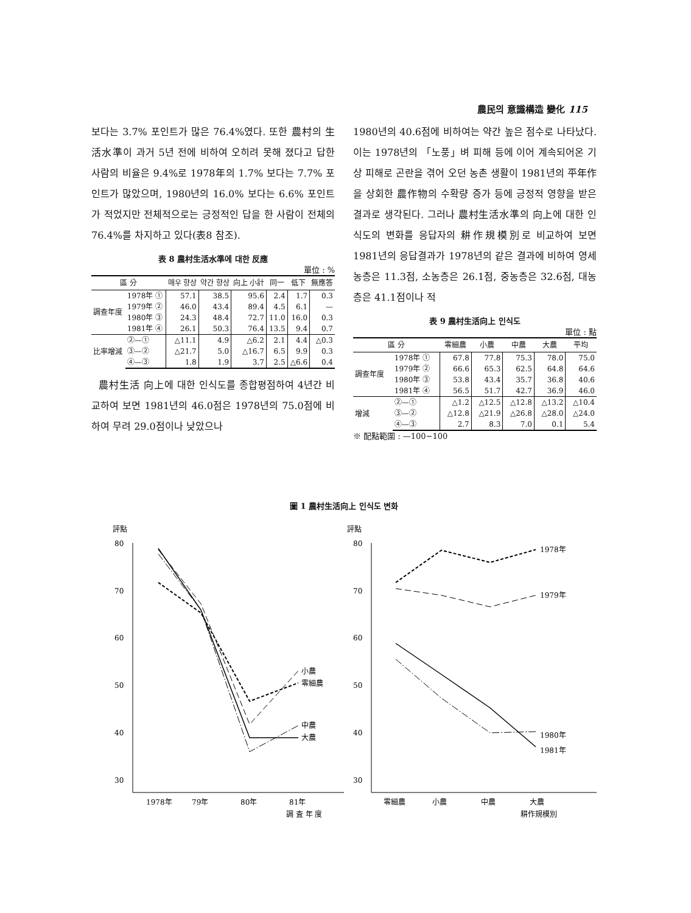農民의 意識構造 變化 115
보다는 3.7% 포인트가 많은 76.4%였다. 또한 農村의 生活水準이 과거 5년 전에 비하여 오히려 못해 졌다고 답한 사람의 비율은 9.4%로 1978年의 1.7% 보다는 7.7% 포인트가 많았으며, 1980년의 16.0% 보다는 6.6% 포인트가 적었지만 전체적으로는 긍정적인 답을 한 사람이 전체의 76.4%를 차지하고 있다(表8 참조).
表 8 農村生活水準에 대한 反應
單位 : %
| 區 分 | | 매우 향상 | 약간 향상 | 向上 小計 | 同一 | 低下 | 無應答 |
| --- | --- | --- | --- | --- | --- | --- | --- |
| 調查年度 | 1978年 ① | 57.1 | 38.5 | 95.6 | 2.4 | 1.7 | 0.3 |
| | 1979年 ② | 46.0 | 43.4 | 89.4 | 4.5 | 6.1 | — |
| | 1980年 ③ | 24.3 | 48.4 | 72.7 | 11.0 | 16.0 | 0.3 |
| | 1981年 ④ | 26.1 | 50.3 | 76.4 | 13.5 | 9.4 | 0.7 |
| 比率增減 | ②—① | △11.1 | 4.9 | △6.2 | 2.1 | 4.4 | △0.3 |
| | ③—② | △21.7 | 5.0 | △16.7 | 6.5 | 9.9 | 0.3 |
| | ④—③ | 1.8 | 1.9 | 3.7 | 2.5 | △6.6 | 0.4 |
農村生活 向上에 대한 인식도를 종합평점하여 4년간 비교하여 보면 1981년의 46.0점은 1978년의 75.0점에 비하여 무려 29.0점이나 낮았으나
1980년의 40.6점에 비하여는 약간 높은 점수로 나타났다. 이는 1978년의 「노풍」벼 피해 등에 이어 계속되어온 기상 피해로 곤란을 겪어 오던 농촌 생활이 1981년의 平年作을 상회한 農作物의 수확량 증가 등에 긍정적 영향을 받은 결과로 생각된다. 그러나 農村生活水準의 向上에 대한 인식도의 변화를 응답자의 耕作規模別로 비교하여 보면 1981년의 응답결과가 1978년의 같은 결과에 비하여 영세농층은 11.3점, 소농층은 26.1점, 중농층은 32.6점, 대농층은 41.1점이나 적
表 9 農村生活向上 인식도
單位 : 點
| 區 分 | | 零細農 | 小農 | 中農 | 大農 | 平均 |
| --- | --- | --- | --- | --- | --- | --- |
| 調查年度 | 1978年 ① | 67.8 | 77.8 | 75.3 | 78.0 | 75.0 |
| | 1979年 ② | 66.6 | 65.3 | 62.5 | 64.8 | 64.6 |
| | 1980年 ③ | 53.8 | 43.4 | 35.7 | 36.8 | 40.6 |
| | 1981年 ④ | 56.5 | 51.7 | 42.7 | 36.9 | 46.0 |
| 增減 | ②—① | △1.2 | △12.5 | △12.8 | △13.2 | △10.4 |
| | ③—② | △12.8 | △21.9 | △26.8 | △28.0 | △24.0 |
| | ④—③ | 2.7 | 8.3 | 7.0 | 0.1 | 5.4 |
※ 配點範圍 : —100~100
圖 1 農村生活向上 인식도 변화
評點
80
70
60
50
40
30
零細農
小農
中農
大農
1978年
79年
80年
81年
調 査 年 度
評點
80
70
60
50
40
30
1978年
1979年
1980年
1981年
零細農
小農
中農
大農
耕作規模別